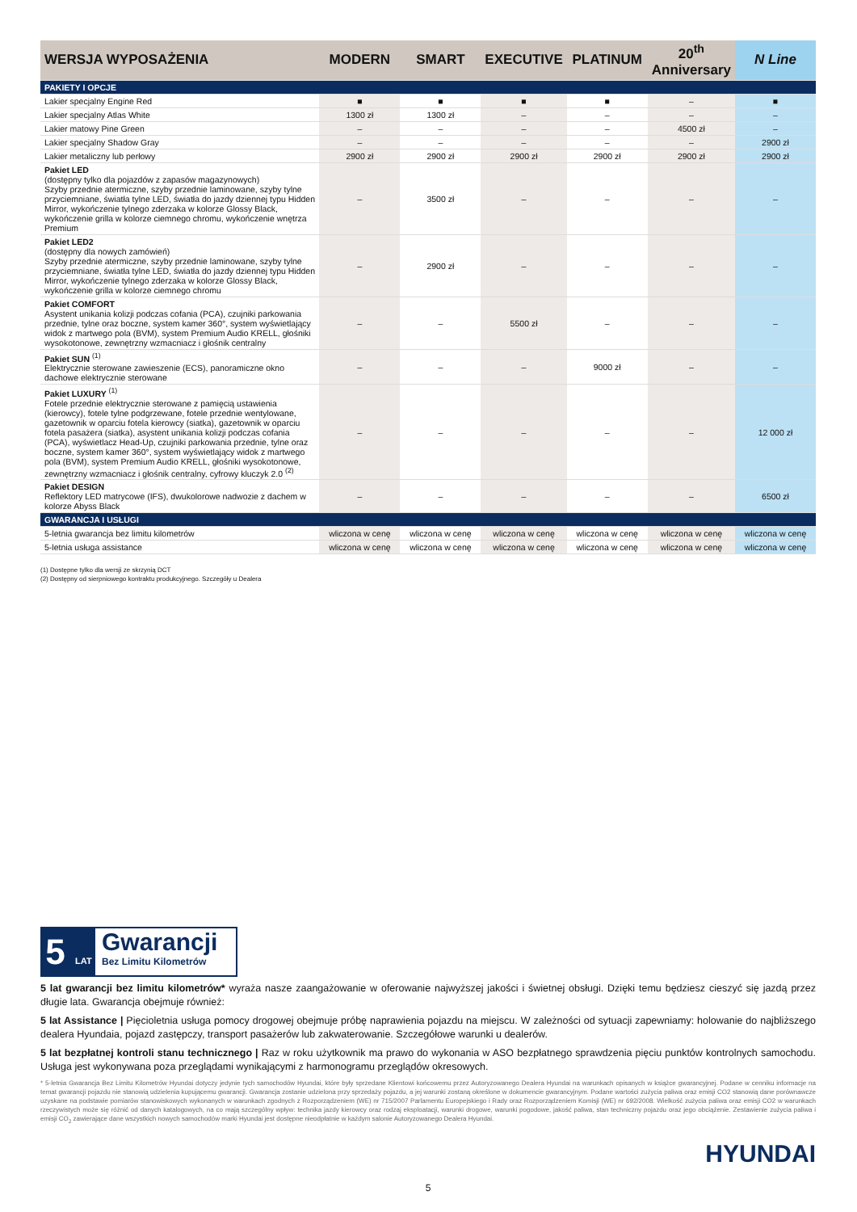| WERSJA WYPOSAŻENIA | MODERN | SMART | EXECUTIVE | PLATINUM | 20<sup>th</sup> Anniversary | N Line |
| --- | --- | --- | --- | --- | --- | --- |
| PAKIETY I OPCJE | | | | | | |
| Lakier specjalny Engine Red | ■ | ■ | ■ | ■ | – | ■ |
| Lakier specjalny Atlas White | 1300 zł | 1300 zł | – | – | – | – |
| Lakier matowy Pine Green | – | – | – | – | 4500 zł | – |
| Lakier specjalny Shadow Gray | – | – | – | – | – | 2900 zł |
| Lakier metaliczny lub perłowy | 2900 zł | 2900 zł | 2900 zł | 2900 zł | 2900 zł | 2900 zł |
| Pakiet LED (dostępny tylko dla pojazdów z zapasów magazynowych) Szyby przednie atermiczne, szyby przednie laminowane, szyby tylne przyciemniane, światła tylne LED, światła do jazdy dziennej typu Hidden Mirror, wykończenie tylnego zderzaka w kolorze Glossy Black, wykończenie grilla w kolorze ciemnego chromu, wykończenie wnętrza Premium | – | 3500 zł | – | – | – | – |
| Pakiet LED2 (dostępny dla nowych zamówień) Szyby przednie atermiczne, szyby przednie laminowane, szyby tylne przyciemniane, światła tylne LED, światła do jazdy dziennej typu Hidden Mirror, wykończenie tylnego zderzaka w kolorze Glossy Black, wykończenie grilla w kolorze ciemnego chromu | – | 2900 zł | – | – | – | – |
| Pakiet COMFORT Asystent unikania kolizji podczas cofania (PCA), czujniki parkowania przednie, tylne oraz boczne, system kamer 360°, system wyświetlający widok z martwego pola (BVM), system Premium Audio KRELL, głośniki wysokotonowe, zewnętrzny wzmacniacz i głośnik centralny | – | – | 5500 zł | – | – | – |
| Pakiet SUN <sup>(1)</sup> Elektrycznie sterowane zawieszenie (ECS), panoramiczne okno dachowe elektrycznie sterowane | – | – | – | 9000 zł | – | – |
| Pakiet LUXURY <sup>(1)</sup> Fotele przednie elektrycznie sterowane z pamięcią ustawienia (kierowcy), fotele tylne podgrzewane, fotele przednie wentylowane, gazetownik w oparciu fotela kierowcy (siatka), gazetownik w oparciu fotela pasażera (siatka), asystent unikania kolizji podczas cofania (PCA), wyświetlacz Head-Up, czujniki parkowania przednie, tylne oraz boczne, system kamer 360°, system wyświetlający widok z martwego pola (BVM), system Premium Audio KRELL, głośniki wysokotonowe, zewnętrzny wzmacniacz i głośnik centralny, cyfrowy kluczyk 2.0 <sup>(2)</sup> | – | – | – | – | – | 12 000 zł |
| Pakiet DESIGN Reflektory LED matrycowe (IFS), dwukolorowe nadwozie z dachem w kolorze Abyss Black | – | – | – | – | – | 6500 zł |
| GWARANCJA I USŁUGI | | | | | | |
| 5-letnia gwarancja bez limitu kilometrów | wliczona w cenę | wliczona w cenę | wliczona w cenę | wliczona w cenę | wliczona w cenę | wliczona w cenę |
| 5-letnia usługa assistance | wliczona w cenę | wliczona w cenę | wliczona w cenę | wliczona w cenę | wliczona w cenę | wliczona w cenę |
(1) Dostępne tylko dla wersji ze skrzynią DCT
(2) Dostępny od sierpniowego kontraktu produkcyjnego. Szczegóły u Dealera
5 LAT
Gwarancji
Bez Limitu Kilometrów
5 lat gwarancji bez limitu kilometrów* wyraża nasze zaangażowanie w oferowanie najwyższej jakości i świetnej obsługi. Dzięki temu będziesz cieszyć się jazdą przez długie lata. Gwarancja obejmuje również:
5 lat Assistance | Pięcioletnia usługa pomocy drogowej obejmuje próbę naprawienia pojazdu na miejscu. W zależności od sytuacji zapewniamy: holowanie do najbliższego dealera Hyundaia, pojazd zastępczy, transport pasażerów lub zakwaterowanie. Szczegółowe warunki u dealerów.
5 lat bezpłatnej kontroli stanu technicznego | Raz w roku użytkownik ma prawo do wykonania w ASO bezpłatnego sprawdzenia pięciu punktów kontrolnych samochodu. Usługa jest wykonywana poza przeglądami wynikającymi z harmonogramu przeglądów okresowych.
* 5-letnia Gwarancja Bez Limitu Kilometrów Hyundai dotyczy jedynie tych samochodów Hyundai, które były sprzedane Klientowi końcowemu przez Autoryzowanego Dealera Hyundai na warunkach opisanych w książce gwarancyjnej. Podane w cenniku informacje na temat gwarancji pojazdu nie stanowią udzielenia kupującemu gwarancji. Gwarancja zostanie udzielona przy sprzedaży pojazdu, a jej warunki zostaną określone w dokumencie gwarancyjnym. Podane wartości zużycia paliwa oraz emisji CO2 stanowią dane porównawcze uzyskane na podstawie pomiarów stanowiskowych wykonanych w warunkach zgodnych z Rozporządzeniem (WE) nr 715/2007 Parlamentu Europejskiego i Rady oraz Rozporządzeniem Komisji (WE) nr 692/2008. Wielkość zużycia paliwa oraz emisji CO2 w warunkach rzeczywistych może się różnić od danych katalogowych, na co mają szczególny wpływ: technika jazdy kierowcy oraz rodzaj eksploatacji, warunki drogowe, warunki pogodowe, jakość paliwa, stan techniczny pojazdu oraz jego obciążenie. Zestawienie zużycia paliwa i emisji CO<sub>2</sub> zawierające dane wszystkich nowych samochodów marki Hyundai jest dostępne nieodpłatnie w każdym salonie Autoryzowanego Dealera Hyundai.
HYUNDAI
5